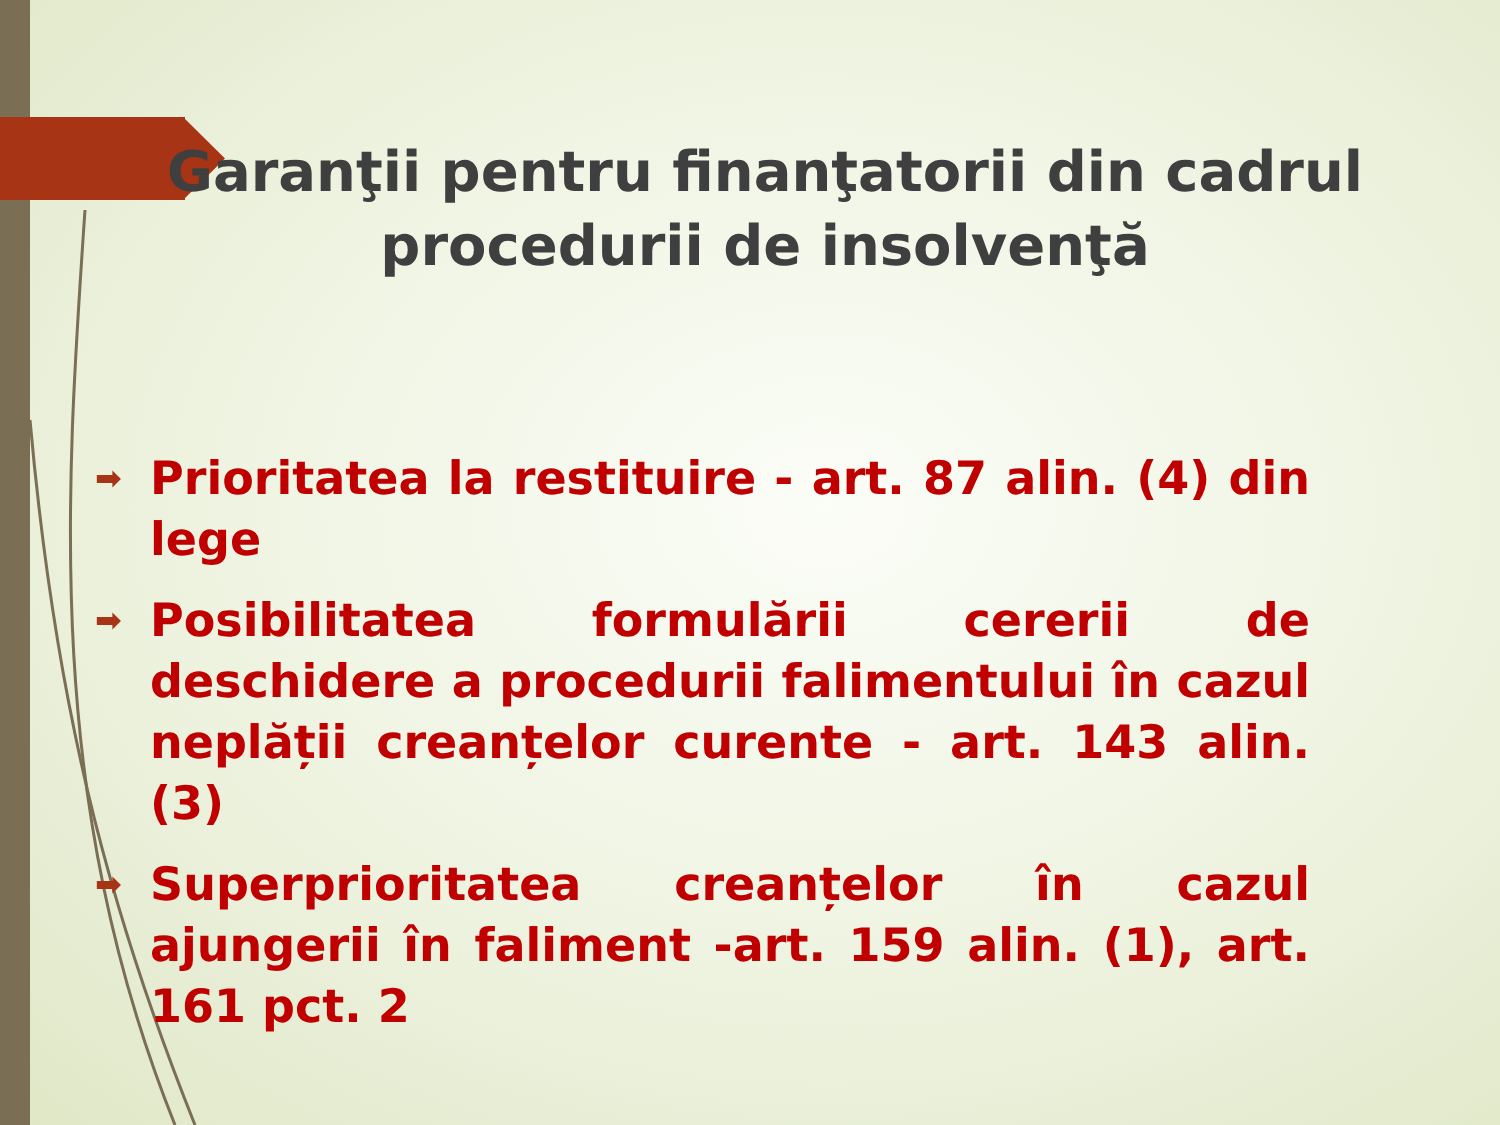Garanţii pentru finanţatorii din cadrul
procedurii de insolvenţă
➡ Prioritatea la restituire - art. 87 alin. (4) din lege
➡ Posibilitatea formulării cererii de deschidere a procedurii falimentului în cazul neplății creanțelor curente - art. 143 alin. (3)
➡ Superprioritatea creanțelor în cazul ajungerii în faliment -art. 159 alin. (1), art. 161 pct. 2